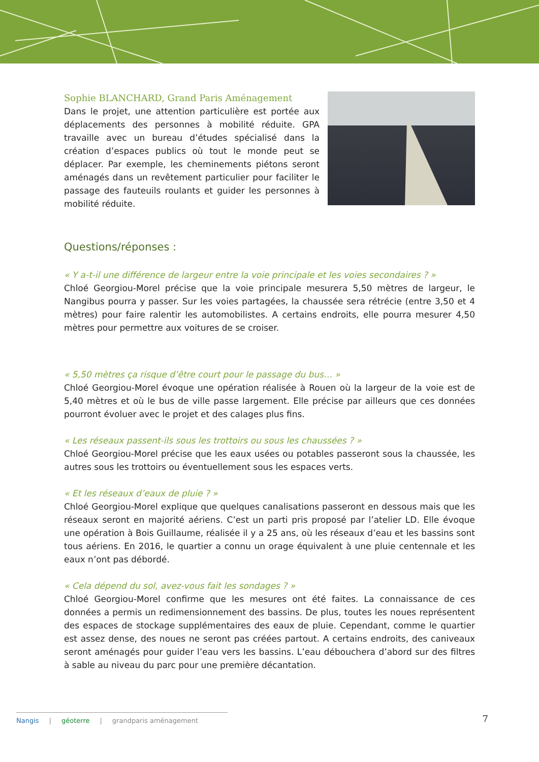Sophie BLANCHARD, Grand Paris Aménagement
Dans le projet, une attention particulière est portée aux déplacements des personnes à mobilité réduite. GPA travaille avec un bureau d’études spécialisé dans la création d’espaces publics où tout le monde peut se déplacer. Par exemple, les cheminements piétons seront aménagés dans un revêtement particulier pour faciliter le passage des fauteuils roulants et guider les personnes à mobilité réduite.
Questions/réponses :
« Y a-t-il une différence de largeur entre la voie principale et les voies secondaires ? »
Chloé Georgiou-Morel précise que la voie principale mesurera 5,50 mètres de largeur, le Nangibus pourra y passer. Sur les voies partagées, la chaussée sera rétrécie (entre 3,50 et 4 mètres) pour faire ralentir les automobilistes. A certains endroits, elle pourra mesurer 4,50 mètres pour permettre aux voitures de se croiser.
« 5,50 mètres ça risque d’être court pour le passage du bus… »
Chloé Georgiou-Morel évoque une opération réalisée à Rouen où la largeur de la voie est de 5,40 mètres et où le bus de ville passe largement. Elle précise par ailleurs que ces données pourront évoluer avec le projet et des calages plus fins.
« Les réseaux passent-ils sous les trottoirs ou sous les chaussées ? »
Chloé Georgiou-Morel précise que les eaux usées ou potables passeront sous la chaussée, les autres sous les trottoirs ou éventuellement sous les espaces verts.
« Et les réseaux d’eaux de pluie ? »
Chloé Georgiou-Morel explique que quelques canalisations passeront en dessous mais que les réseaux seront en majorité aériens. C’est un parti pris proposé par l’atelier LD. Elle évoque une opération à Bois Guillaume, réalisée il y a 25 ans, où les réseaux d’eau et les bassins sont tous aériens. En 2016, le quartier a connu un orage équivalent à une pluie centennale et les eaux n’ont pas débordé.
« Cela dépend du sol, avez-vous fait les sondages ? »
Chloé Georgiou-Morel confirme que les mesures ont été faites. La connaissance de ces données a permis un redimensionnement des bassins. De plus, toutes les noues représentent des espaces de stockage supplémentaires des eaux de pluie. Cependant, comme le quartier est assez dense, des noues ne seront pas créées partout. A certains endroits, des caniveaux seront aménagés pour guider l’eau vers les bassins. L’eau débouchera d’abord sur des filtres à sable au niveau du parc pour une première décantation.
Nangis | géoterre | grandparis aménagement
7